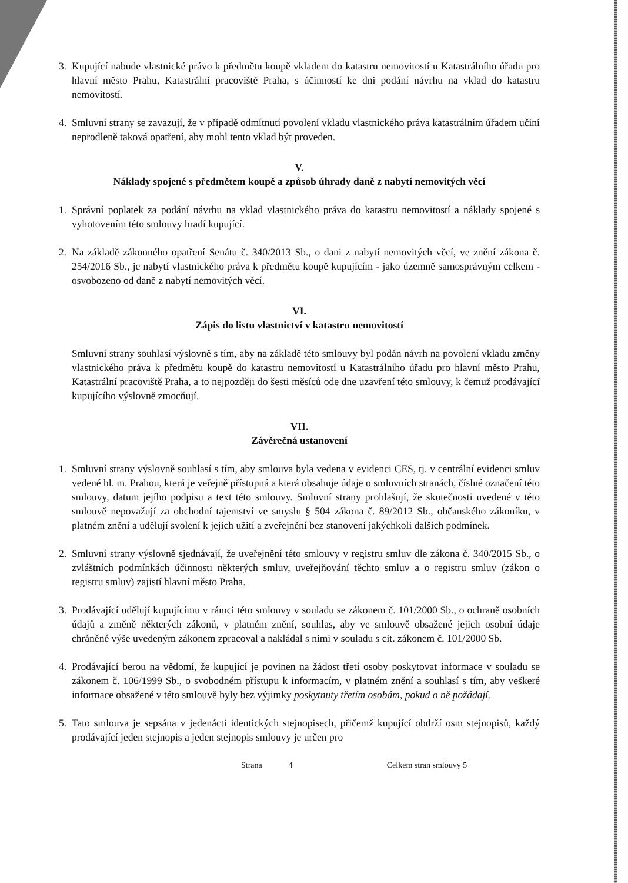3. Kupující nabude vlastnické právo k předmětu koupě vkladem do katastru nemovitostí u Katastrálního úřadu pro hlavní město Prahu, Katastrální pracoviště Praha, s účinností ke dni podání návrhu na vklad do katastru nemovitostí.
4. Smluvní strany se zavazují, že v případě odmítnutí povolení vkladu vlastnického práva katastrálním úřadem učiní neprodleně taková opatření, aby mohl tento vklad být proveden.
V.
Náklady spojené s předmětem koupě a způsob úhrady daně z nabytí nemovitých věcí
1. Správní poplatek za podání návrhu na vklad vlastnického práva do katastru nemovitostí a náklady spojené s vyhotovením této smlouvy hradí kupující.
2. Na základě zákonného opatření Senátu č. 340/2013 Sb., o dani z nabytí nemovitých věcí, ve znění zákona č. 254/2016 Sb., je nabytí vlastnického práva k předmětu koupě kupujícím - jako územně samosprávným celkem - osvobozeno od daně z nabytí nemovitých věcí.
VI.
Zápis do listu vlastnictví v katastru nemovitostí
Smluvní strany souhlasí výslovně s tím, aby na základě této smlouvy byl podán návrh na povolení vkladu změny vlastnického práva k předmětu koupě do katastru nemovitostí u Katastrálního úřadu pro hlavní město Prahu, Katastrální pracoviště Praha, a to nejpozději do šesti měsíců ode dne uzavření této smlouvy, k čemuž prodávající kupujícího výslovně zmocňují.
VII.
Závěrečná ustanovení
1. Smluvní strany výslovně souhlasí s tím, aby smlouva byla vedena v evidenci CES, tj. v centrální evidenci smluv vedené hl. m. Prahou, která je veřejně přístupná a která obsahuje údaje o smluvních stranách, číslné označení této smlouvy, datum jejího podpisu a text této smlouvy. Smluvní strany prohlašují, že skutečnosti uvedené v této smlouvě nepovažují za obchodní tajemství ve smyslu § 504 zákona č. 89/2012 Sb., občanského zákoníku, v platném znění a udělují svolení k jejich užití a zveřejnění bez stanovení jakýchkoli dalších podmínek.
2. Smluvní strany výslovně sjednávají, že uveřejnění této smlouvy v registru smluv dle zákona č. 340/2015 Sb., o zvláštních podmínkách účinnosti některých smluv, uveřejňování těchto smluv a o registru smluv (zákon o registru smluv) zajistí hlavní město Praha.
3. Prodávající udělují kupujícímu v rámci této smlouvy v souladu se zákonem č. 101/2000 Sb., o ochraně osobních údajů a změně některých zákonů, v platném znění, souhlas, aby ve smlouvě obsažené jejich osobní údaje chráněné výše uvedeným zákonem zpracoval a nakládal s nimi v souladu s cit. zákonem č. 101/2000 Sb.
4. Prodávající berou na vědomí, že kupující je povinen na žádost třetí osoby poskytovat informace v souladu se zákonem č. 106/1999 Sb., o svobodném přístupu k informacím, v platném znění a souhlasí s tím, aby veškeré informace obsažené v této smlouvě byly bez výjimky poskytnuty třetím osobám, pokud o ně požádají.
5. Tato smlouva je sepsána v jedenácti identických stejnopisech, přičemž kupující obdrží osm stejnopisů, každý prodávající jeden stejnopis a jeden stejnopis smlouvy je určen pro
Strana 4 Celkem stran smlouvy 5